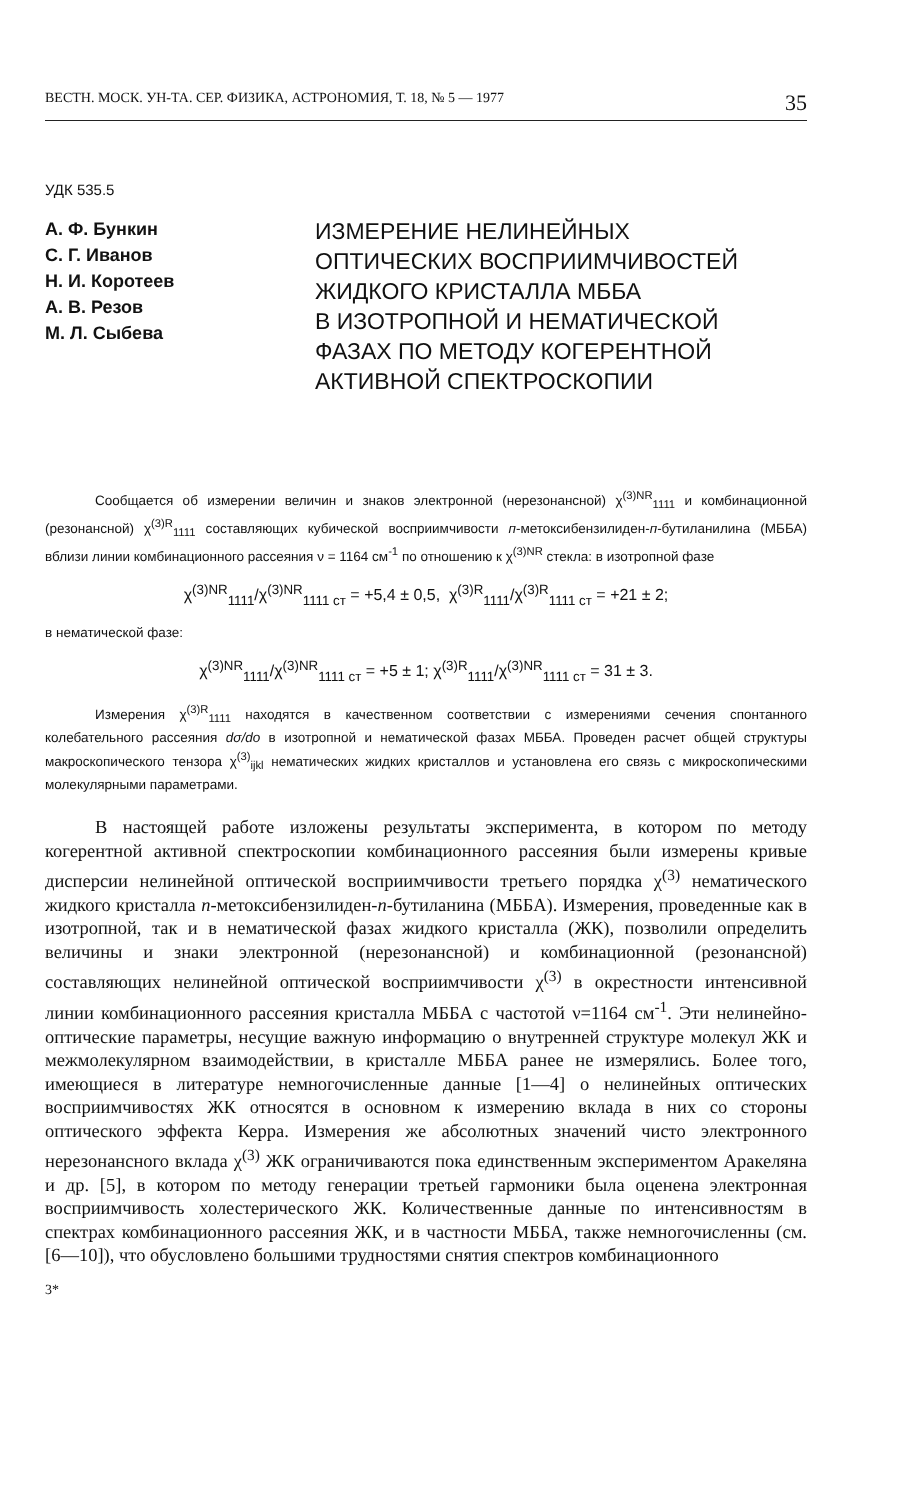ВЕСТН. МОСК. УН-ТА. СЕР. ФИЗИКА, АСТРОНОМИЯ, Т. 18, № 5 — 1977 35
УДК 535.5
А. Ф. Бункин
С. Г. Иванов
Н. И. Коротеев
А. В. Резов
М. Л. Сыбева
ИЗМЕРЕНИЕ НЕЛИНЕЙНЫХ
ОПТИЧЕСКИХ ВОСПРИИМЧИВОСТЕЙ
ЖИДКОГО КРИСТАЛЛА МББА
В ИЗОТРОПНОЙ И НЕМАТИЧЕСКОЙ
ФАЗАХ ПО МЕТОДУ КОГЕРЕНТНОЙ
АКТИВНОЙ СПЕКТРОСКОПИИ
Сообщается об измерении величин и знаков электронной (нерезонансной) χ<sup>(3)NR</sup><sub>1111</sub> и комбинационной (резонансной) χ<sup>(3)R</sup><sub>1111</sub> составляющих кубической восприимчивости п-метоксибензилиден-п-бутиланилина (МББА) вблизи линии комбинационного рассеяния ν = 1164 см<sup>-1</sup> по отношению к χ<sup>(3)NR</sup> стекла: в изотропной фазе
χ<sup>(3)NR</sup><sub>1111</sub>/χ<sup>(3)NR</sup><sub>1111 ст</sub> = +5,4 ± 0,5, χ<sup>(3)R</sup><sub>1111</sub>/χ<sup>(3)R</sup><sub>1111 ст</sub> = +21 ± 2;
в нематической фазе:
χ<sup>(3)NR</sup><sub>1111</sub>/χ<sup>(3)NR</sup><sub>1111 ст</sub> = +5 ± 1; χ<sup>(3)R</sup><sub>1111</sub>/χ<sup>(3)NR</sup><sub>1111 ст</sub> = 31 ± 3.
Измерения χ<sup>(3)R</sup><sub>1111</sub> находятся в качественном соответствии с измерениями сечения спонтанного колебательного рассеяния dσ/do в изотропной и нематической фазах МББА. Проведен расчет общей структуры макроскопического тензора χ<sup>(3)</sup><sub>ijkl</sub> нематических жидких кристаллов и установлена его связь с микроскопическими молекулярными параметрами.
В настоящей работе изложены результаты эксперимента, в котором по методу когерентной активной спектроскопии комбинационного рассеяния были измерены кривые дисперсии нелинейной оптической восприимчивости третьего порядка χ<sup>(3)</sup> нематического жидкого кристалла п-метоксибензилиден-п-бутиланина (МББА). Измерения, проведенные как в изотропной, так и в нематической фазах жидкого кристалла (ЖК), позволили определить величины и знаки электронной (нерезонансной) и комбинационной (резонансной) составляющих нелинейной оптической восприимчивости χ<sup>(3)</sup> в окрестности интенсивной линии комбинационного рассеяния кристалла МББА с частотой ν=1164 см<sup>-1</sup>. Эти нелинейно-оптические параметры, несущие важную информацию о внутренней структуре молекул ЖК и межмолекулярном взаимодействии, в кристалле МББА ранее не измерялись. Более того, имеющиеся в литературе немногочисленные данные [1—4] о нелинейных оптических восприимчивостях ЖК относятся в основном к измерению вклада в них со стороны оптического эффекта Керра. Измерения же абсолютных значений чисто электронного нерезонансного вклада χ<sup>(3)</sup> ЖК ограничиваются пока единственным экспериментом Аракеляна и др. [5], в котором по методу генерации третьей гармоники была оценена электронная восприимчивость холестерического ЖК. Количественные данные по интенсивностям в спектрах комбинационного рассеяния ЖК, и в частности МББА, также немногочисленны (см. [6—10]), что обусловлено большими трудностями снятия спектров комбинационного
3*